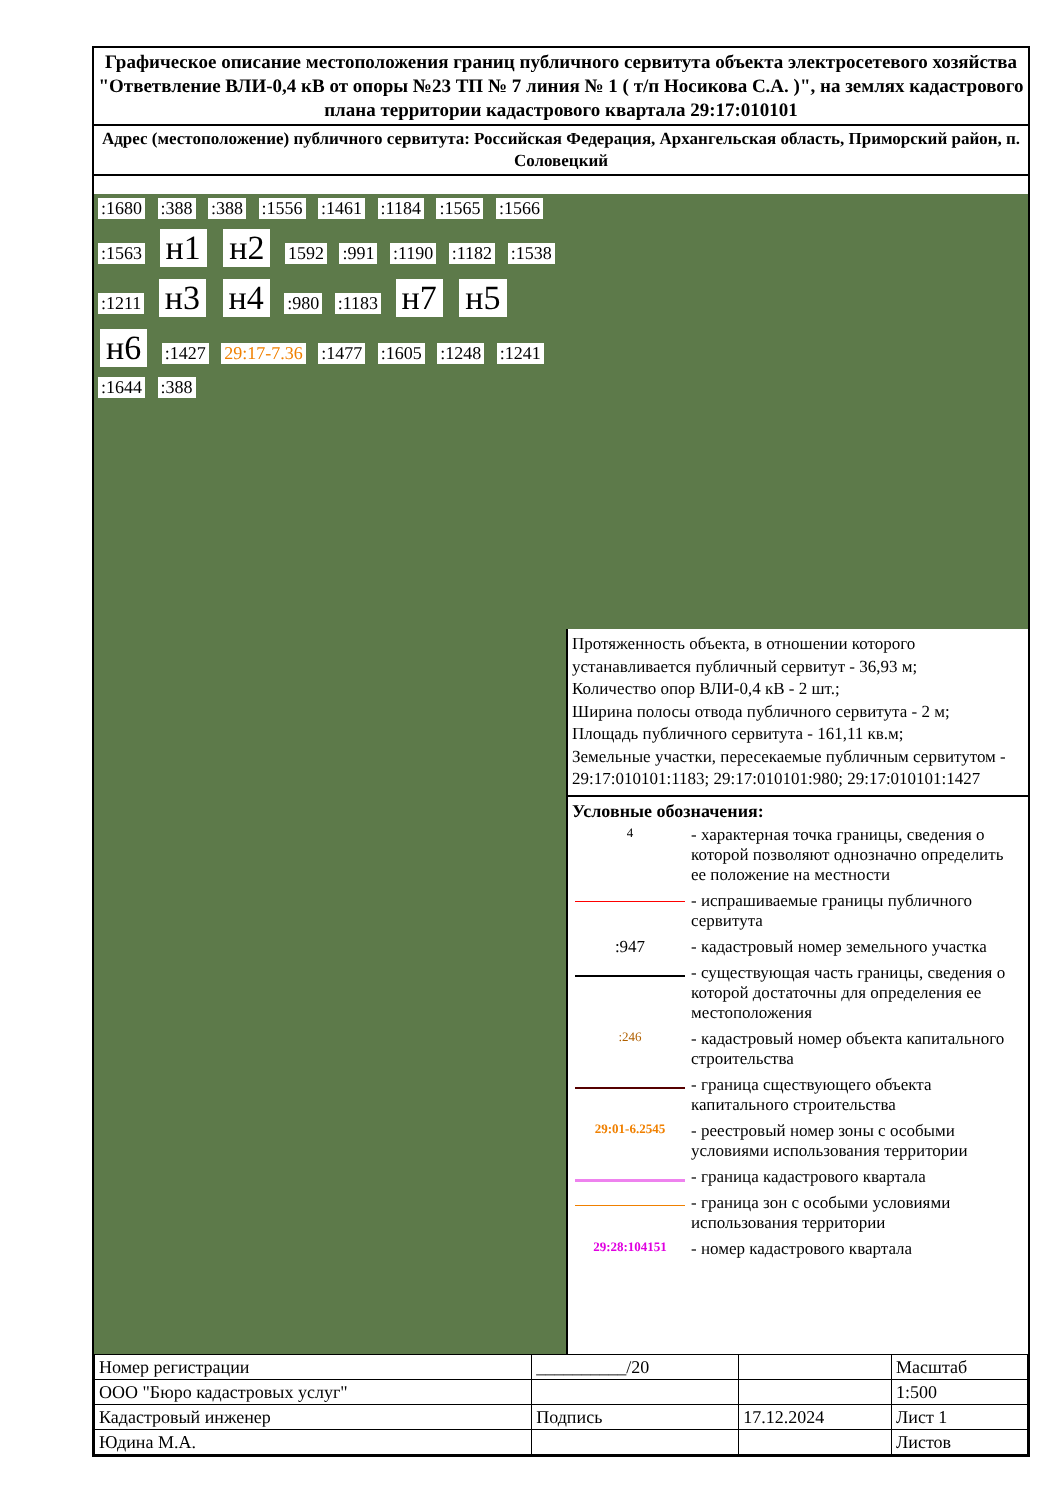Графическое описание местоположения границ публичного сервитута объекта электросетевого хозяйства "Ответвление ВЛИ-0,4 кВ от опоры №23 ТП № 7 линия № 1 ( т/п Носикова С.А. )", на землях кадастрового плана территории кадастрового квартала 29:17:010101
Адрес (местоположение) публичного сервитута: Российская Федерация, Архангельская область, Приморский район, п. Соловецкий
:1680 :388 :388 :1556 :1461 :1184 :1565 :1566 :1563 н1 н2 1592 :991 :1190 :1182 :1538 :1211 н3 н4 :980 :1183 н7 н5 н6 :1427 29:17-7.36 :1477 :1605 :1248 :1241 :1644 :388
Протяженность объекта, в отношении которого устанавливается публичный сервитут - 36,93 м;
Количество опор ВЛИ-0,4 кВ - 2 шт.;
Ширина полосы отвода публичного сервитута - 2 м;
Площадь публичного сервитута - 161,11 кв.м;
Земельные участки, пересекаемые публичным сервитутом - 29:17:010101:1183; 29:17:010101:980; 29:17:010101:1427
Условные обозначения:
| 4 | - характерная точка границы, сведения о которой позволяют однозначно определить ее положение на местности |
| | - испрашиваемые границы публичного сервитута |
| :947 | - кадастровый номер земельного участка |
| | - существующая часть границы, сведения о которой достаточны для определения ее местоположения |
| :246 | - кадастровый номер объекта капитального строительства |
| | - граница сществующего объекта капитального строительства |
| 29:01-6.2545 | - реестровый номер зоны с особыми условиями использования территории |
| | - граница кадастрового квартала |
| | - граница зон с особыми условиями использования территории |
| 29:28:104151 | - номер кадастрового квартала |
| Номер регистрации | __________/20 | | Масштаб |
| ООО "Бюро кадастровых услуг" | | | 1:500 |
| Кадастровый инженер | Подпись | 17.12.2024 | Лист 1 |
| Юдина М.А. | | | Листов |